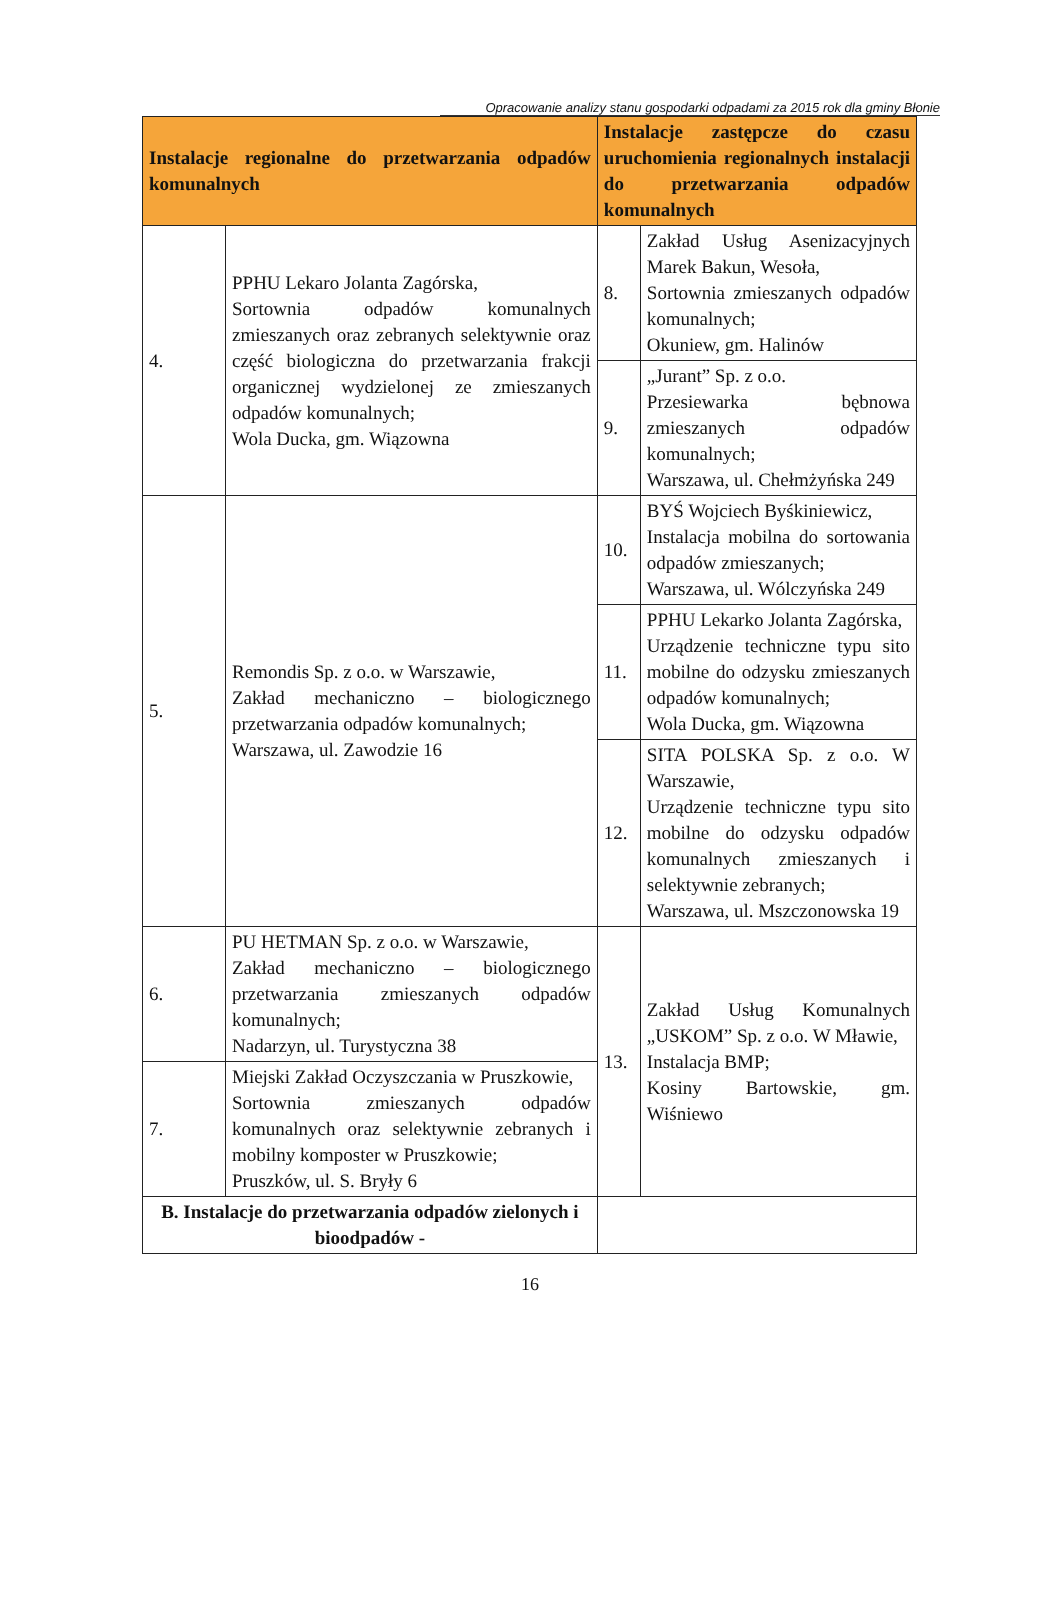Opracowanie analizy stanu gospodarki odpadami za 2015 rok dla gminy Błonie
| Instalacje regionalne do przetwarzania odpadów komunalnych | | Instalacje zastępcze do czasu uruchomienia regionalnych instalacji do przetwarzania odpadów komunalnych | |
| --- | --- | --- | --- |
| 4. | PPHU Lekaro Jolanta Zagórska, Sortownia odpadów komunalnych zmieszanych oraz zebranych selektywnie oraz część biologiczna do przetwarzania frakcji organicznej wydzielonej ze zmieszanych odpadów komunalnych; Wola Ducka, gm. Wiązowna | 8. | Zakład Usług Asenizacyjnych Marek Bakun, Wesoła, Sortownia zmieszanych odpadów komunalnych; Okuniew, gm. Halinów |
| | | 9. | „Jurant” Sp. z o.o. Przesiewarka bębnowa zmieszanych odpadów komunalnych; Warszawa, ul. Chełmżyńska 249 |
| 5. | Remondis Sp. z o.o. w Warszawie, Zakład mechaniczno – biologicznego przetwarzania odpadów komunalnych; Warszawa, ul. Zawodzie 16 | 10. | BYŚ Wojciech Byśkiniewicz, Instalacja mobilna do sortowania odpadów zmieszanych; Warszawa, ul. Wólczyńska 249 |
| | | 11. | PPHU Lekarko Jolanta Zagórska, Urządzenie techniczne typu sito mobilne do odzysku zmieszanych odpadów komunalnych; Wola Ducka, gm. Wiązowna |
| | | 12. | SITA POLSKA Sp. z o.o. W Warszawie, Urządzenie techniczne typu sito mobilne do odzysku odpadów komunalnych zmieszanych i selektywnie zebranych; Warszawa, ul. Mszczonowska 19 |
| 6. | PU HETMAN Sp. z o.o. w Warszawie, Zakład mechaniczno – biologicznego przetwarzania zmieszanych odpadów komunalnych; Nadarzyn, ul. Turystyczna 38 | 13. | Zakład Usług Komunalnych „USKOM” Sp. z o.o. W Mławie, Instalacja BMP; Kosiny Bartowskie, gm. Wiśniewo |
| 7. | Miejski Zakład Oczyszczania w Pruszkowie, Sortownia zmieszanych odpadów komunalnych oraz selektywnie zebranych i mobilny komposter w Pruszkowie; Pruszków, ul. S. Bryły 6 | | |
| B. Instalacje do przetwarzania odpadów zielonych i bioodpadów - | | | |
16